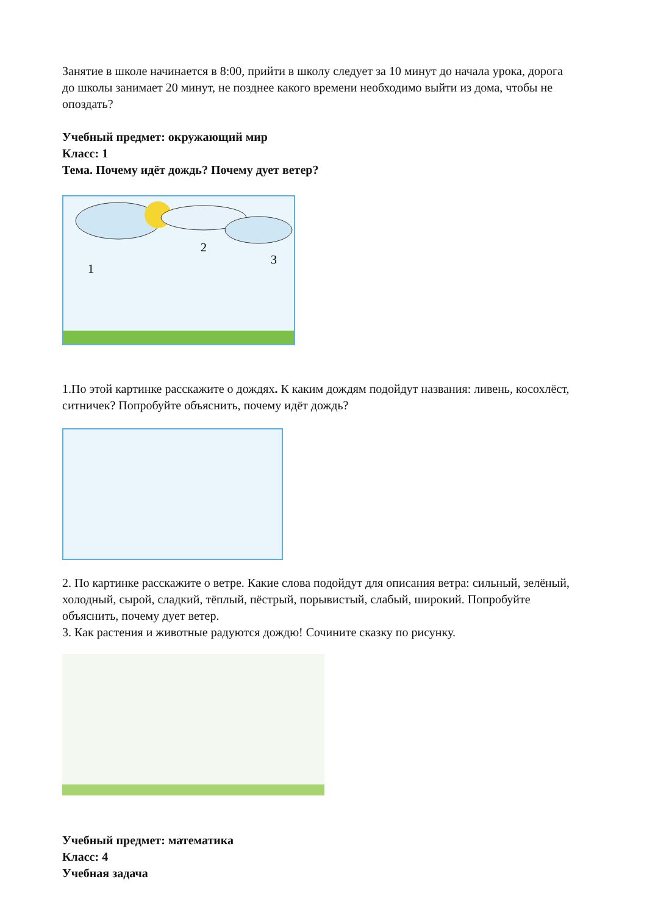Занятие в школе начинается в 8:00, прийти в школу следует за 10 минут до начала урока, дорога до школы занимает 20 минут, не позднее какого времени необходимо выйти из дома, чтобы не опоздать?
Учебный предмет: окружающий мир
Класс: 1
Тема. Почему идёт дождь? Почему дует ветер?
1
2
3
1.По этой картинке расскажите о дождях. К каким дождям подойдут названия: ливень, косохлёст, ситничек? Попробуйте объяснить, почему идёт дождь?
2. По картинке расскажите о ветре. Какие слова подойдут для описания ветра: сильный, зелёный, холодный, сырой, сладкий, тёплый, пёстрый, порывистый, слабый, широкий. Попробуйте объяснить, почему дует ветер.
3. Как растения и животные радуются дождю! Сочините сказку по рисунку.
Учебный предмет: математика
Класс: 4
Учебная задача